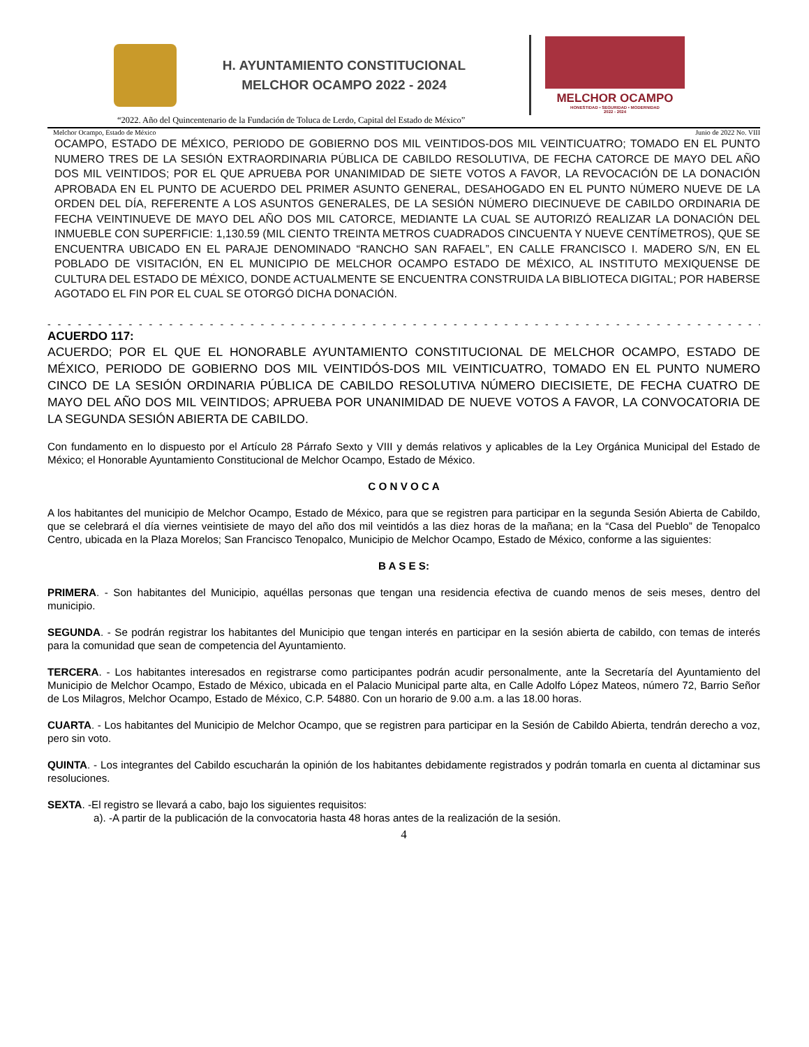H. AYUNTAMIENTO CONSTITUCIONAL
MELCHOR OCAMPO 2022 - 2024
MELCHOR OCAMPO
HONESTIDAD • SEGURIDAD • MODERNIDAD
2022 - 2024
“2022. Año del Quincentenario de la Fundación de Toluca de Lerdo, Capital del Estado de México”
Melchor Ocampo, Estado de México Junio de 2022 No. VIII
OCAMPO, ESTADO DE MÉXICO, PERIODO DE GOBIERNO DOS MIL VEINTIDOS-DOS MIL VEINTICUATRO; TOMADO EN EL PUNTO NUMERO TRES DE LA SESIÓN EXTRAORDINARIA PÚBLICA DE CABILDO RESOLUTIVA, DE FECHA CATORCE DE MAYO DEL AÑO DOS MIL VEINTIDOS; POR EL QUE APRUEBA POR UNANIMIDAD DE SIETE VOTOS A FAVOR, LA REVOCACIÓN DE LA DONACIÓN APROBADA EN EL PUNTO DE ACUERDO DEL PRIMER ASUNTO GENERAL, DESAHOGADO EN EL PUNTO NÚMERO NUEVE DE LA ORDEN DEL DÍA, REFERENTE A LOS ASUNTOS GENERALES, DE LA SESIÓN NÚMERO DIECINUEVE DE CABILDO ORDINARIA DE FECHA VEINTINUEVE DE MAYO DEL AÑO DOS MIL CATORCE, MEDIANTE LA CUAL SE AUTORIZÓ REALIZAR LA DONACIÓN DEL INMUEBLE CON SUPERFICIE: 1,130.59 (MIL CIENTO TREINTA METROS CUADRADOS CINCUENTA Y NUEVE CENTÍMETROS), QUE SE ENCUENTRA UBICADO EN EL PARAJE DENOMINADO “RANCHO SAN RAFAEL”, EN CALLE FRANCISCO I. MADERO S/N, EN EL POBLADO DE VISITACIÓN, EN EL MUNICIPIO DE MELCHOR OCAMPO ESTADO DE MÉXICO, AL INSTITUTO MEXIQUENSE DE CULTURA DEL ESTADO DE MÉXICO, DONDE ACTUALMENTE SE ENCUENTRA CONSTRUIDA LA BIBLIOTECA DIGITAL; POR HABERSE AGOTADO EL FIN POR EL CUAL SE OTORGÓ DICHA DONACIÓN.
- - - - - - - - - - - - - - - - - - - - - - - - - - - - - - - - - - - - - - - - - - - - - - - - - - - - - - - - - - - - - - - - - - - - - - -
ACUERDO 117:
ACUERDO; POR EL QUE EL HONORABLE AYUNTAMIENTO CONSTITUCIONAL DE MELCHOR OCAMPO, ESTADO DE MÉXICO, PERIODO DE GOBIERNO DOS MIL VEINTIDÓS-DOS MIL VEINTICUATRO, TOMADO EN EL PUNTO NUMERO CINCO DE LA SESIÓN ORDINARIA PÚBLICA DE CABILDO RESOLUTIVA NÚMERO DIECISIETE, DE FECHA CUATRO DE MAYO DEL AÑO DOS MIL VEINTIDOS; APRUEBA POR UNANIMIDAD DE NUEVE VOTOS A FAVOR, LA CONVOCATORIA DE LA SEGUNDA SESIÓN ABIERTA DE CABILDO.
Con fundamento en lo dispuesto por el Artículo 28 Párrafo Sexto y VIII y demás relativos y aplicables de la Ley Orgánica Municipal del Estado de México; el Honorable Ayuntamiento Constitucional de Melchor Ocampo, Estado de México.
C O N V O C A
A los habitantes del municipio de Melchor Ocampo, Estado de México, para que se registren para participar en la segunda Sesión Abierta de Cabildo, que se celebrará el día viernes veintisiete de mayo del año dos mil veintidós a las diez horas de la mañana; en la “Casa del Pueblo” de Tenopalco Centro, ubicada en la Plaza Morelos; San Francisco Tenopalco, Municipio de Melchor Ocampo, Estado de México, conforme a las siguientes:
B A S E S:
PRIMERA. - Son habitantes del Municipio, aquéllas personas que tengan una residencia efectiva de cuando menos de seis meses, dentro del municipio.
SEGUNDA. - Se podrán registrar los habitantes del Municipio que tengan interés en participar en la sesión abierta de cabildo, con temas de interés para la comunidad que sean de competencia del Ayuntamiento.
TERCERA. - Los habitantes interesados en registrarse como participantes podrán acudir personalmente, ante la Secretaría del Ayuntamiento del Municipio de Melchor Ocampo, Estado de México, ubicada en el Palacio Municipal parte alta, en Calle Adolfo López Mateos, número 72, Barrio Señor de Los Milagros, Melchor Ocampo, Estado de México, C.P. 54880. Con un horario de 9.00 a.m. a las 18.00 horas.
CUARTA. - Los habitantes del Municipio de Melchor Ocampo, que se registren para participar en la Sesión de Cabildo Abierta, tendrán derecho a voz, pero sin voto.
QUINTA. - Los integrantes del Cabildo escucharán la opinión de los habitantes debidamente registrados y podrán tomarla en cuenta al dictaminar sus resoluciones.
SEXTA. -El registro se llevará a cabo, bajo los siguientes requisitos:
a). -A partir de la publicación de la convocatoria hasta 48 horas antes de la realización de la sesión.
4